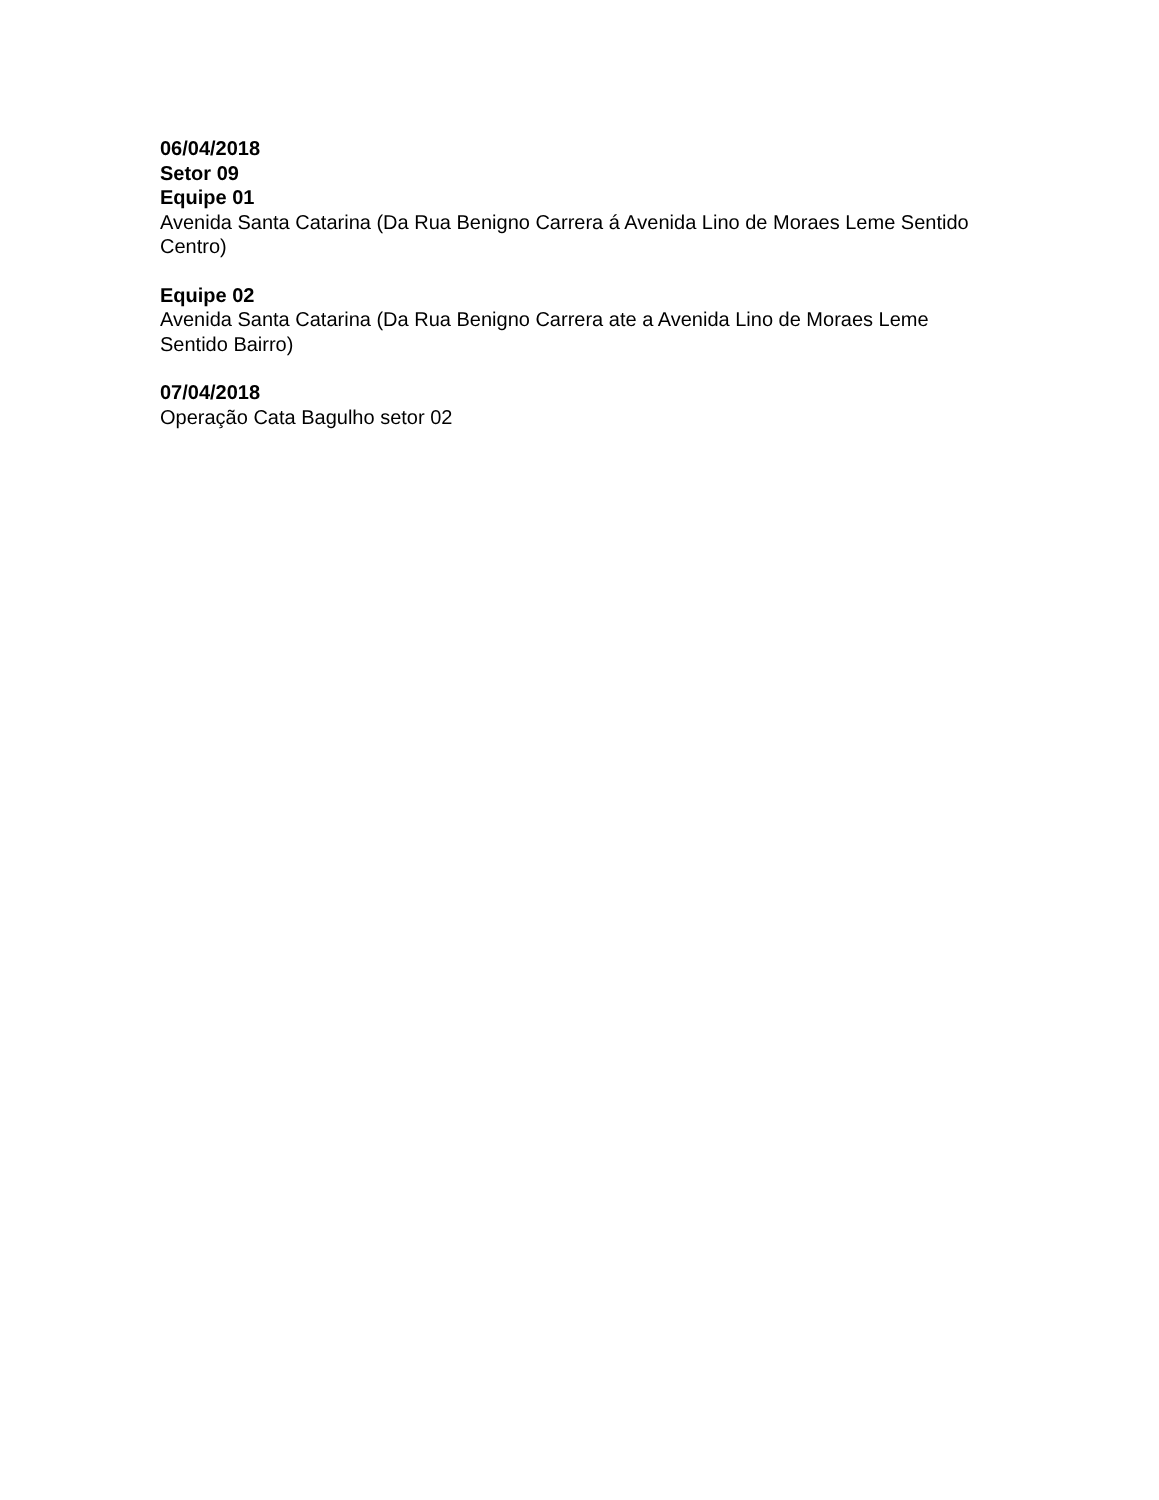06/04/2018
Setor 09
Equipe 01
Avenida Santa Catarina (Da Rua Benigno Carrera á Avenida Lino de Moraes Leme Sentido Centro)
Equipe 02
Avenida Santa Catarina (Da Rua Benigno Carrera ate a Avenida Lino de Moraes Leme Sentido Bairro)
07/04/2018
Operação Cata Bagulho setor 02